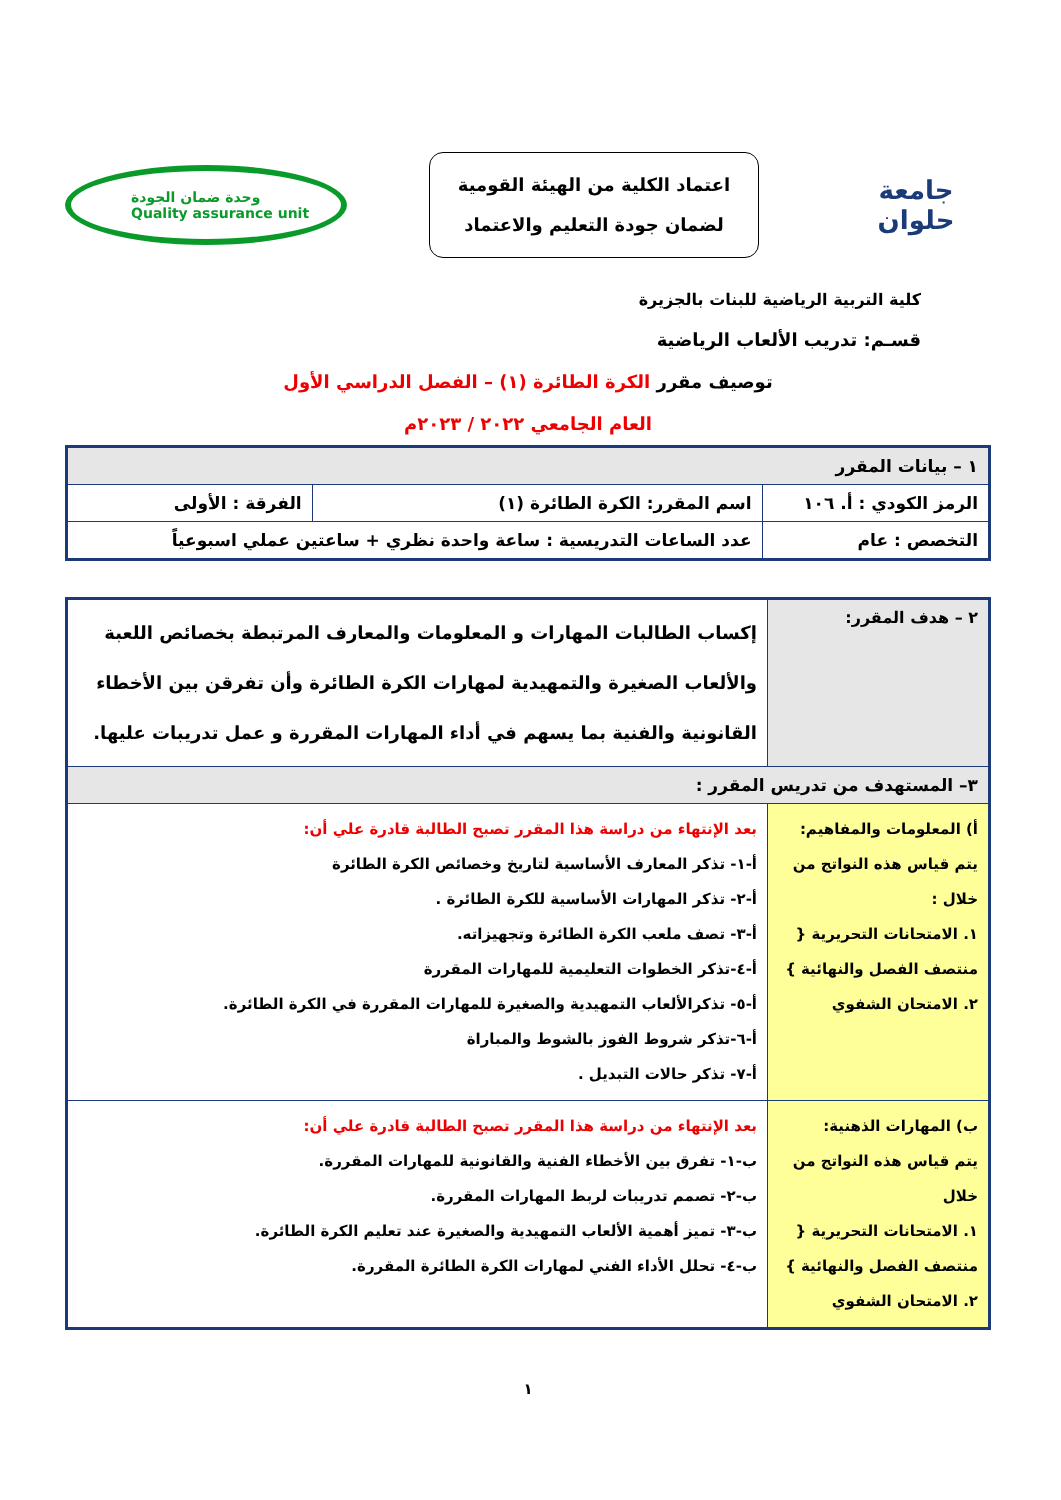جامعة حلوان
اعتماد الكلية من الهيئة القومية
لضمان جودة التعليم والاعتماد
وحدة ضمان الجودة
Quality assurance unit
كلية التربية الرياضية للبنات بالجزيرة
قسـم: تدريب الألعاب الرياضية
توصيف مقرر الكرة الطائرة (١) – الفصل الدراسي الأول
العام الجامعي ٢٠٢٢ / ٢٠٢٣م
| ١ – بيانات المقرر | | |
| الرمز الكودي : أ. ١٠٦ | اسم المقرر: الكرة الطائرة (١) | الفرقة : الأولى |
| التخصص : عام | عدد الساعات التدريسية : ساعة واحدة نظري + ساعتين عملي اسبوعياً | |
| ٢ – هدف المقرر: | إكساب الطالبات المهارات و المعلومات والمعارف المرتبطة بخصائص اللعبة والألعاب الصغيرة والتمهيدية لمهارات الكرة الطائرة وأن تفرقن بين الأخطاء القانونية والفنية بما يسهم في أداء المهارات المقررة و عمل تدريبات عليها. |
| ٣– المستهدف من تدريس المقرر : | |
| أ) المعلومات والمفاهيم: يتم قياس هذه النواتج من خلال : ١. الامتحانات التحريرية { منتصف الفصل والنهائية } ٢. الامتحان الشفوي | بعد الإنتهاء من دراسة هذا المقرر تصبح الطالبة قادرة علي أن: أ-١- تذكر المعارف الأساسية لتاريخ وخصائص الكرة الطائرة أ-٢- تذكر المهارات الأساسية للكرة الطائرة . أ-٣- تصف ملعب الكرة الطائرة وتجهيزاته. أ-٤-تذكر الخطوات التعليمية للمهارات المقررة أ-٥- تذكرالألعاب التمهيدية والصغيرة للمهارات المقررة في الكرة الطائرة. أ-٦-تذكر شروط الفوز بالشوط والمباراة أ-٧- تذكر حالات التبديل . |
| ب) المهارات الذهنية: يتم قياس هذه النواتج من خلال ١. الامتحانات التحريرية { منتصف الفصل والنهائية } ٢. الامتحان الشفوي | بعد الإنتهاء من دراسة هذا المقرر تصبح الطالبة قادرة علي أن: ب-١- تفرق بين الأخطاء الفنية والقانونية للمهارات المقررة. ب-٢- تصمم تدريبات لربط المهارات المقررة. ب-٣- تميز أهمية الألعاب التمهيدية والصغيرة عند تعليم الكرة الطائرة. ب-٤- تحلل الأداء الفني لمهارات الكرة الطائرة المقررة. |
١